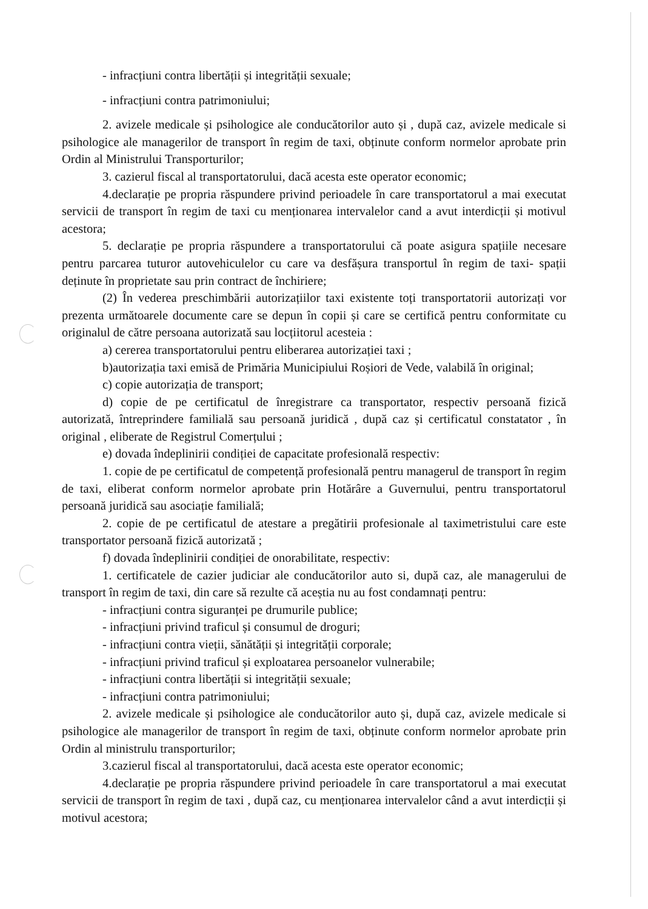- infracțiuni contra libertății și integrității sexuale;
- infracțiuni contra patrimoniului;
2. avizele medicale și psihologice ale conducătorilor auto și , după caz, avizele medicale si psihologice ale managerilor de transport în regim de taxi, obținute conform normelor aprobate prin Ordin al Ministrului Transporturilor;
3. cazierul fiscal al transportatorului, dacă acesta este operator economic;
4.declarație pe propria răspundere privind perioadele în care transportatorul a mai executat servicii de transport în regim de taxi cu menționarea intervalelor cand a avut interdicții și motivul acestora;
5. declarație pe propria răspundere a transportatorului că poate asigura spațiile necesare pentru parcarea tuturor autovehiculelor cu care va desfășura transportul în regim de taxi- spații deținute în proprietate sau prin contract de închiriere;
(2) În vederea preschimbării autorizațiilor taxi existente toți transportatorii autorizați vor prezenta următoarele documente care se depun în copii și care se certifică pentru conformitate cu originalul de către persoana autorizată sau locțiitorul acesteia :
a) cererea transportatorului pentru eliberarea autorizației taxi ;
b)autorizația taxi emisă de Primăria Municipiului Roșiori de Vede, valabilă în original;
c) copie autorizația de transport;
d) copie de pe certificatul de înregistrare ca transportator, respectiv persoană fizică autorizată, întreprindere familială sau persoană juridică , după caz și certificatul constatator , în original , eliberate de Registrul Comerțului ;
e) dovada îndeplinirii condiției de capacitate profesională respectiv:
1. copie de pe certificatul de competență profesională pentru managerul de transport în regim de taxi, eliberat conform normelor aprobate prin Hotărâre a Guvernului, pentru transportatorul persoană juridică sau asociație familială;
2. copie de pe certificatul de atestare a pregătirii profesionale al taximetristului care este transportator persoană fizică autorizată ;
f) dovada îndeplinirii condiției de onorabilitate, respectiv:
1. certificatele de cazier judiciar ale conducătorilor auto si, după caz, ale managerului de transport în regim de taxi, din care să rezulte că aceștia nu au fost condamnați pentru:
- infracțiuni contra siguranței pe drumurile publice;
- infracțiuni privind traficul și consumul de droguri;
- infracțiuni contra vieții, sănătății și integrității corporale;
- infracțiuni privind traficul și exploatarea persoanelor vulnerabile;
- infracțiuni contra libertății si integrității sexuale;
- infracțiuni contra patrimoniului;
2. avizele medicale și psihologice ale conducătorilor auto și, după caz, avizele medicale si psihologice ale managerilor de transport în regim de taxi, obținute conform normelor aprobate prin Ordin al ministrulu transporturilor;
3.cazierul fiscal al transportatorului, dacă acesta este operator economic;
4.declarație pe propria răspundere privind perioadele în care transportatorul a mai executat servicii de transport în regim de taxi , după caz, cu menționarea intervalelor când a avut interdicții și motivul acestora;